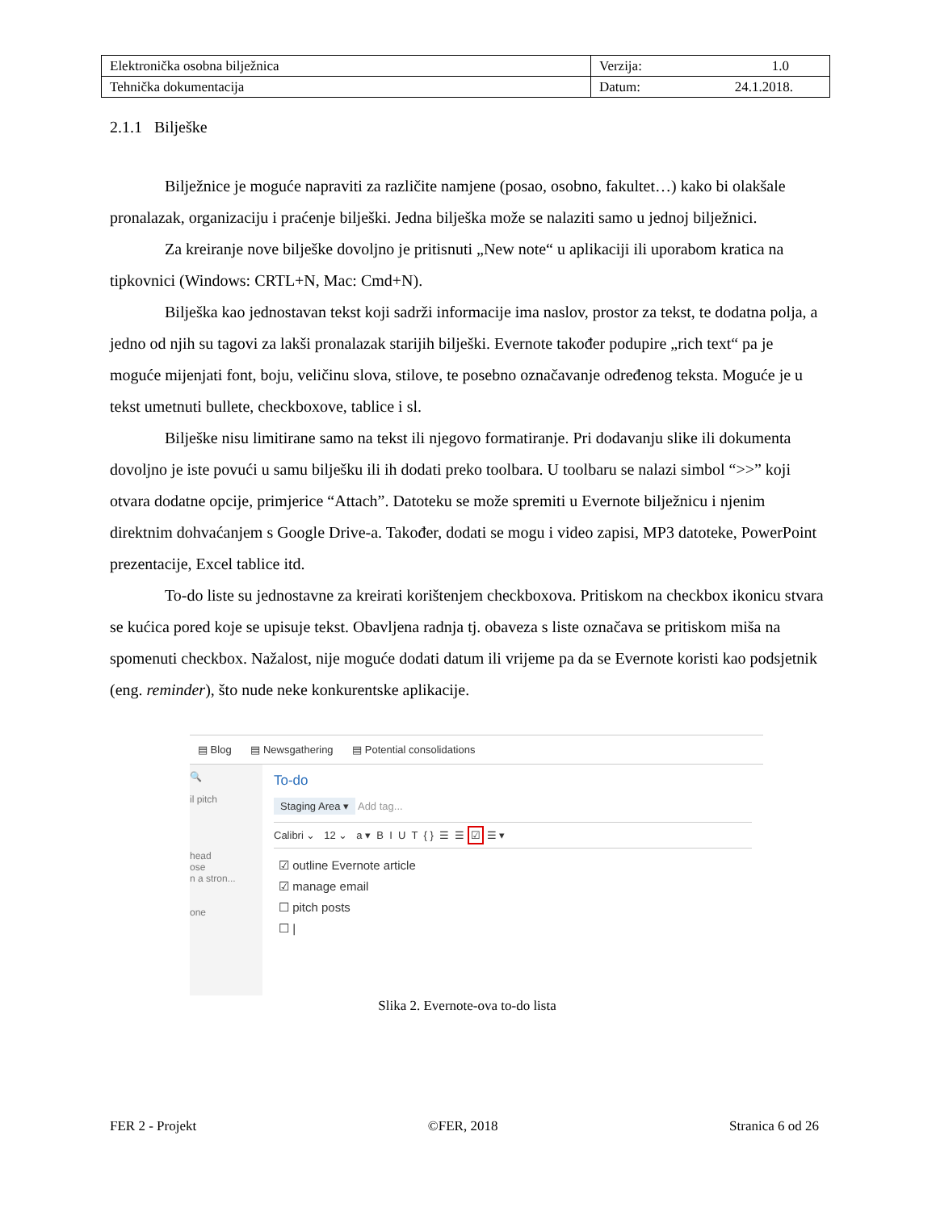| Elektronička osobna bilježnica | Verzija: 1.0 |
| Tehnička dokumentacija | Datum: 24.1.2018. |
2.1.1 Bilješke
Bilježnice je moguće napraviti za različite namjene (posao, osobno, fakultet…) kako bi olakšale pronalazak, organizaciju i praćenje bilješki. Jedna bilješka može se nalaziti samo u jednoj bilježnici.
Za kreiranje nove bilješke dovoljno je pritisnuti „New note“ u aplikaciji ili uporabom kratica na tipkovnici (Windows: CRTL+N, Mac: Cmd+N).
Bilješka kao jednostavan tekst koji sadrži informacije ima naslov, prostor za tekst, te dodatna polja, a jedno od njih su tagovi za lakši pronalazak starijih bilješki. Evernote također podupire „rich text“ pa je moguće mijenjati font, boju, veličinu slova, stilove, te posebno označavanje određenog teksta. Moguće je u tekst umetnuti bullete, checkboxove, tablice i sl.
Bilješke nisu limitirane samo na tekst ili njegovo formatiranje. Pri dodavanju slike ili dokumenta dovoljno je iste povući u samu bilješku ili ih dodati preko toolbara. U toolbaru se nalazi simbol “>>” koji otvara dodatne opcije, primjerice “Attach”. Datoteku se može spremiti u Evernote bilježnicu i njenim direktnim dohvaćanjem s Google Drive-a. Također, dodati se mogu i video zapisi, MP3 datoteke, PowerPoint prezentacije, Excel tablice itd.
To-do liste su jednostavne za kreirati korištenjem checkboxova. Pritiskom na checkbox ikonicu stvara se kućica pored koje se upisuje tekst. Obavljena radnja tj. obaveza s liste označava se pritiskom miša na spomenuti checkbox. Nažalost, nije moguće dodati datum ili vrijeme pa da se Evernote koristi kao podsjetnik (eng. reminder), što nude neke konkurentske aplikacije.
▤ Blog ▤ Newsgathering ▤ Potential consolidations
🔍
il pitch
head
ose
n a stron...
one
To-do
Staging Area ▾ Add tag...
Calibri ⌄ 12 ⌄ a ▾ B I U T { } ☰ ☰ ☑ ☰ ▾
☑ outline Evernote article
☑ manage email
☐ pitch posts
☐ |
Slika 2. Evernote-ova to-do lista
FER 2 - Projekt ©FER, 2018 Stranica 6 od 26